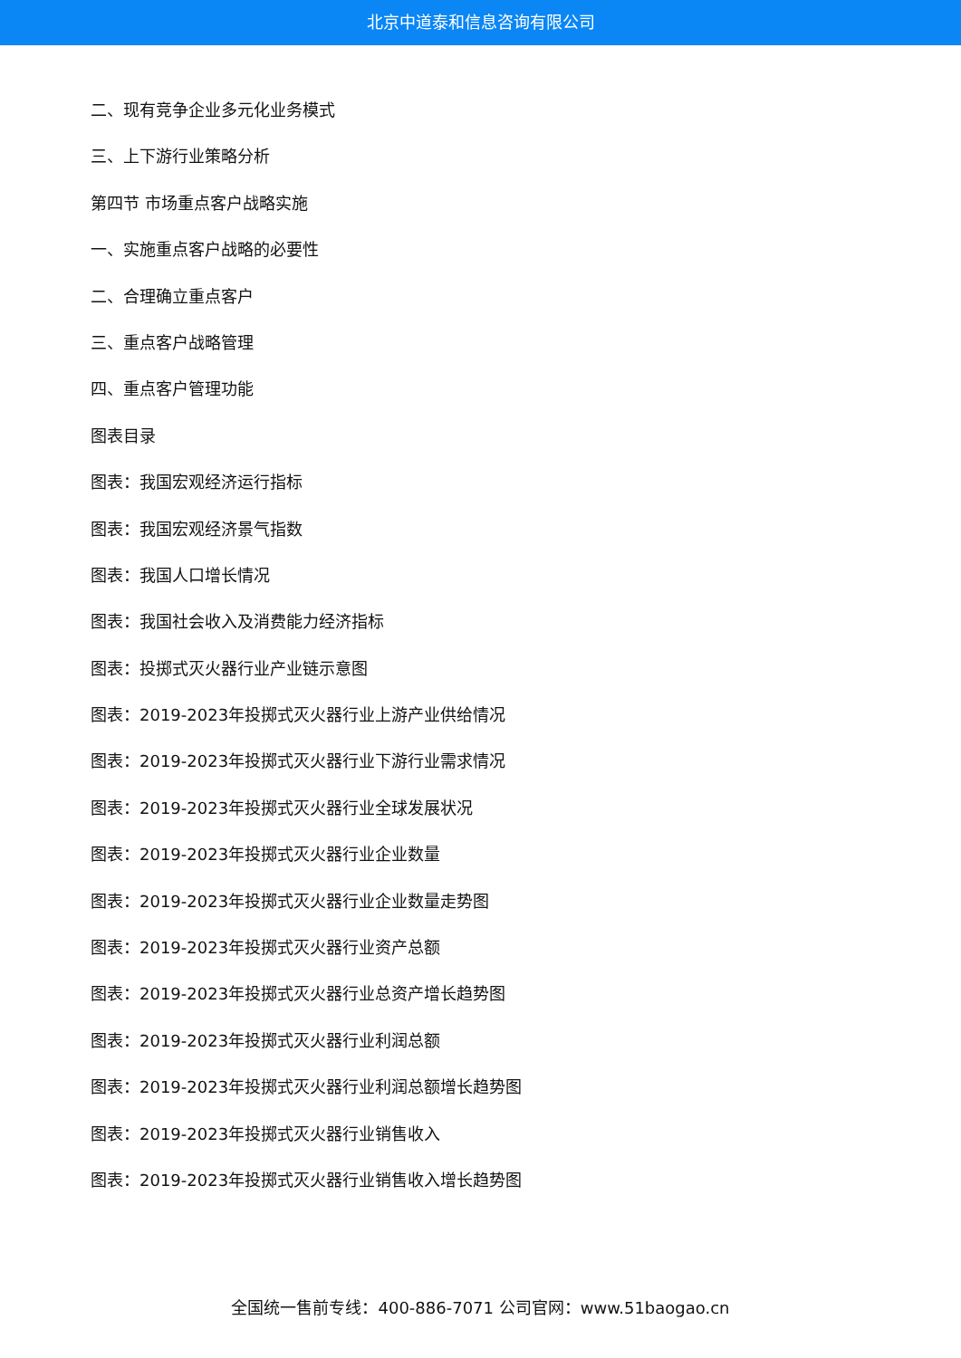北京中道泰和信息咨询有限公司
二、现有竞争企业多元化业务模式
三、上下游行业策略分析
第四节 市场重点客户战略实施
一、实施重点客户战略的必要性
二、合理确立重点客户
三、重点客户战略管理
四、重点客户管理功能
图表目录
图表：我国宏观经济运行指标
图表：我国宏观经济景气指数
图表：我国人口增长情况
图表：我国社会收入及消费能力经济指标
图表：投掷式灭火器行业产业链示意图
图表：2019-2023年投掷式灭火器行业上游产业供给情况
图表：2019-2023年投掷式灭火器行业下游行业需求情况
图表：2019-2023年投掷式灭火器行业全球发展状况
图表：2019-2023年投掷式灭火器行业企业数量
图表：2019-2023年投掷式灭火器行业企业数量走势图
图表：2019-2023年投掷式灭火器行业资产总额
图表：2019-2023年投掷式灭火器行业总资产增长趋势图
图表：2019-2023年投掷式灭火器行业利润总额
图表：2019-2023年投掷式灭火器行业利润总额增长趋势图
图表：2019-2023年投掷式灭火器行业销售收入
图表：2019-2023年投掷式灭火器行业销售收入增长趋势图
全国统一售前专线：400-886-7071 公司官网：www.51baogao.cn